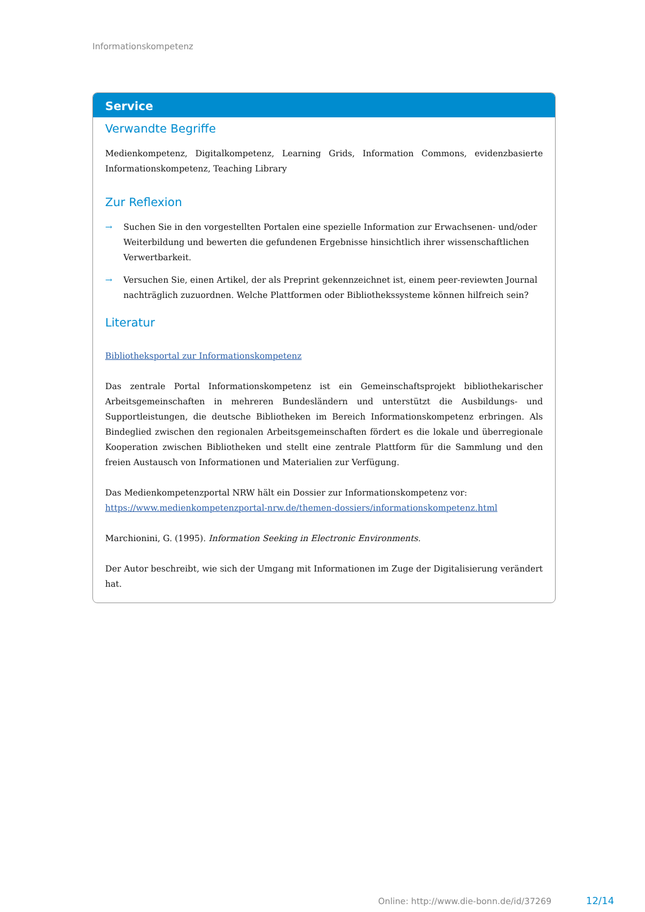Informationskompetenz
Service
Verwandte Begriffe
Medienkompetenz, Digitalkompetenz, Learning Grids, Information Commons, evidenzbasierte Informations­kompetenz, Teaching Library
Zur Reflexion
→ Suchen Sie in den vorgestellten Portalen eine spezielle Information zur Erwachsenen- und/oder Weiter­bildung und bewerten die gefundenen Ergebnisse hinsichtlich ihrer wissenschaftlichen Verwertbarkeit.
→ Versuchen Sie, einen Artikel, der als Preprint gekennzeichnet ist, einem peer-reviewten Journal nach­träglich zuzuordnen. Welche Plattformen oder Bibliothekssysteme können hilfreich sein?
Literatur
Bibliotheksportal zur Informationskompetenz
Das zentrale Portal Informationskompetenz ist ein Gemeinschaftsprojekt bibliothekarischer Arbeitsgemein­schaften in mehreren Bundesländern und unterstützt die Ausbildungs- und Supportleistungen, die deutsche Bibliotheken im Bereich Informationskompetenz erbringen. Als Bindeglied zwischen den regionalen Ar­beitsgemeinschaften fördert es die lokale und überregionale Kooperation zwischen Bibliotheken und stellt eine zentrale Plattform für die Sammlung und den freien Austausch von Informationen und Materialien zur Verfügung.
Das Medienkompetenzportal NRW hält ein Dossier zur Informationskompetenz vor:
https://www.medienkompetenzportal-nrw.de/themen-dossiers/informationskompetenz.html
Marchionini, G. (1995). Information Seeking in Electronic Environments.
Der Autor beschreibt, wie sich der Umgang mit Informationen im Zuge der Digitalisierung verändert hat.
Online: http://www.die-bonn.de/id/37269
12/14